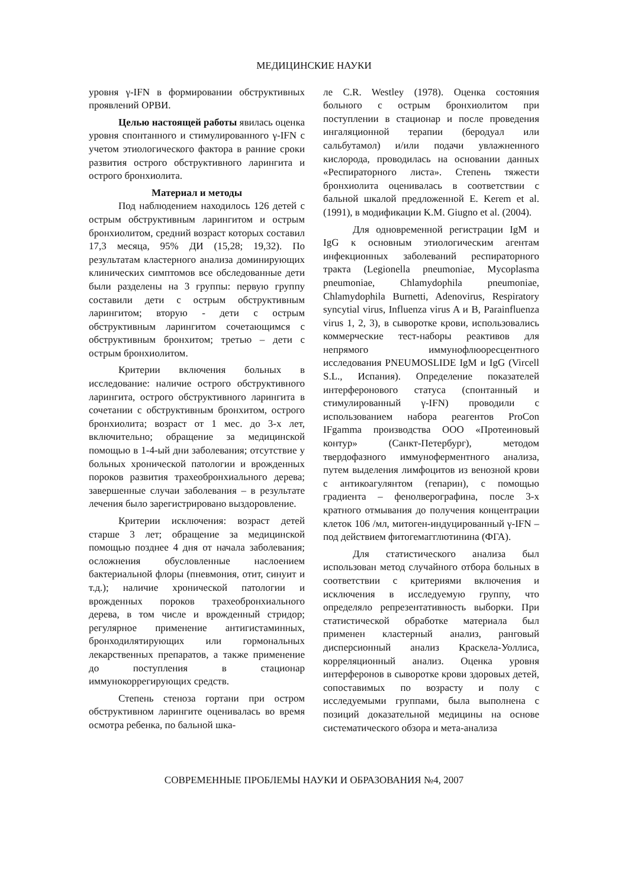МЕДИЦИНСКИЕ НАУКИ
уровня γ-IFN в формировании обструктивных проявлений ОРВИ.
Целью настоящей работы явилась оценка уровня спонтанного и стимулированного γ-IFN с учетом этиологического фактора в ранние сроки развития острого обструктивного ларингита и острого бронхиолита.
Материал и методы
Под наблюдением находилось 126 детей с острым обструктивным ларингитом и острым бронхиолитом, средний возраст которых составил 17,3 месяца, 95% ДИ (15,28; 19,32). По результатам кластерного анализа доминирующих клинических симптомов все обследованные дети были разделены на 3 группы: первую группу составили дети с острым обструктивным ларингитом; вторую - дети с острым обструктивным ларингитом сочетающимся с обструктивным бронхитом; третью – дети с острым бронхиолитом.
Критерии включения больных в исследование: наличие острого обструктивного ларингита, острого обструктивного ларингита в сочетании с обструктивным бронхитом, острого бронхиолита; возраст от 1 мес. до 3-х лет, включительно; обращение за медицинской помощью в 1-4-ый дни заболевания; отсутствие у больных хронической патологии и врожденных пороков развития трахеобронхиального дерева; завершенные случаи заболевания – в результате лечения было зарегистрировано выздоровление.
Критерии исключения: возраст детей старше 3 лет; обращение за медицинской помощью позднее 4 дня от начала заболевания; осложнения обусловленные наслоением бактериальной флоры (пневмония, отит, синуит и т.д.); наличие хронической патологии и врожденных пороков трахеобронхиального дерева, в том числе и врожденный стридор; регулярное применение антигистаминных, бронходилятирующих или гормональных лекарственных препаратов, а также применение до поступления в стационар иммунокоррегирующих средств.
Степень стеноза гортани при остром обструктивном ларингите оценивалась во время осмотра ребенка, по бальной шка-
ле C.R. Westley (1978). Оценка состояния больного с острым бронхиолитом при поступлении в стационар и после проведения ингаляционной терапии (беродуал или сальбутамол) и/или подачи увлажненного кислорода, проводилась на основании данных «Респираторного листа». Степень тяжести бронхиолита оценивалась в соответствии с бальной шкалой предложенной E. Kerem et al. (1991), в модификации K.M. Giugno et al. (2004).
Для одновременной регистрации IgM и IgG к основным этиологическим агентам инфекционных заболеваний респираторного тракта (Legionella pneumoniae, Mycoplasma pneumoniae, Chlamydophila pneumoniae, Chlamydophila Burnetti, Adenovirus, Respiratory syncytial virus, Influenza virus A и B, Parainfluenza virus 1, 2, 3), в сыворотке крови, использовались коммерческие тест-наборы реактивов для непрямого иммунофлюоресцентного исследования PNEUMOSLIDE IgM и IgG (Vircell S.L., Испания). Определение показателей интерферонового статуса (спонтанный и стимулированный γ-IFN) проводили с использованием набора реагентов ProCon IFgamma производства ООО «Протеиновый контур» (Санкт-Петербург), методом твердофазного иммуноферментного анализа, путем выделения лимфоцитов из венозной крови с антикоагулянтом (гепарин), с помощью градиента – фенолверографина, после 3-х кратного отмывания до получения концентрации клеток 106 /мл, митоген-индуцированный γ-IFN – под действием фитогемагглютинина (ФГА).
Для статистического анализа был использован метод случайного отбора больных в соответствии с критериями включения и исключения в исследуемую группу, что определяло репрезентативность выборки. При статистической обработке материала был применен кластерный анализ, ранговый дисперсионный анализ Краскела-Уоллиса, корреляционный анализ. Оценка уровня интерферонов в сыворотке крови здоровых детей, сопоставимых по возрасту и полу с исследуемыми группами, была выполнена с позиций доказательной медицины на основе систематического обзора и мета-анализа
СОВРЕМЕННЫЕ ПРОБЛЕМЫ НАУКИ И ОБРАЗОВАНИЯ №4, 2007